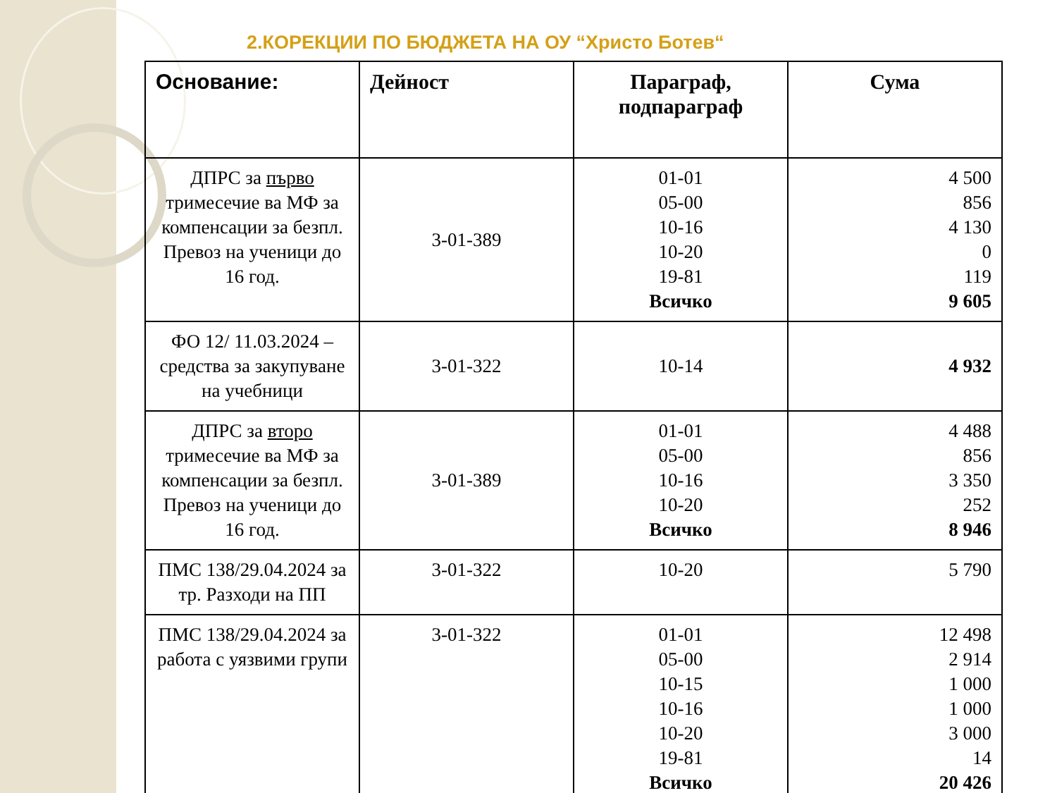2.КОРЕКЦИИ ПО БЮДЖЕТА НА ОУ “Христо Ботев“
| Основание: | Дейност | Параграф, подпараграф | Сума |
| --- | --- | --- | --- |
| ДПРС за първо тримесечие ва МФ за компенсации за безпл. Превоз на ученици до 16 год. | 3-01-389 | 01-01 05-00 10-16 10-20 19-81 Всичко | 4 500 856 4 130 0 119 9 605 |
| ФО 12/ 11.03.2024 – средства за закупуване на учебници | 3-01-322 | 10-14 | 4 932 |
| ДПРС за второ тримесечие ва МФ за компенсации за безпл. Превоз на ученици до 16 год. | 3-01-389 | 01-01 05-00 10-16 10-20 Всичко | 4 488 856 3 350 252 8 946 |
| ПМС 138/29.04.2024 за тр. Разходи на ПП | 3-01-322 | 10-20 | 5 790 |
| ПМС 138/29.04.2024 за работа с уязвими групи | 3-01-322 | 01-01 05-00 10-15 10-16 10-20 19-81 Всичко | 12 498 2 914 1 000 1 000 3 000 14 20 426 |